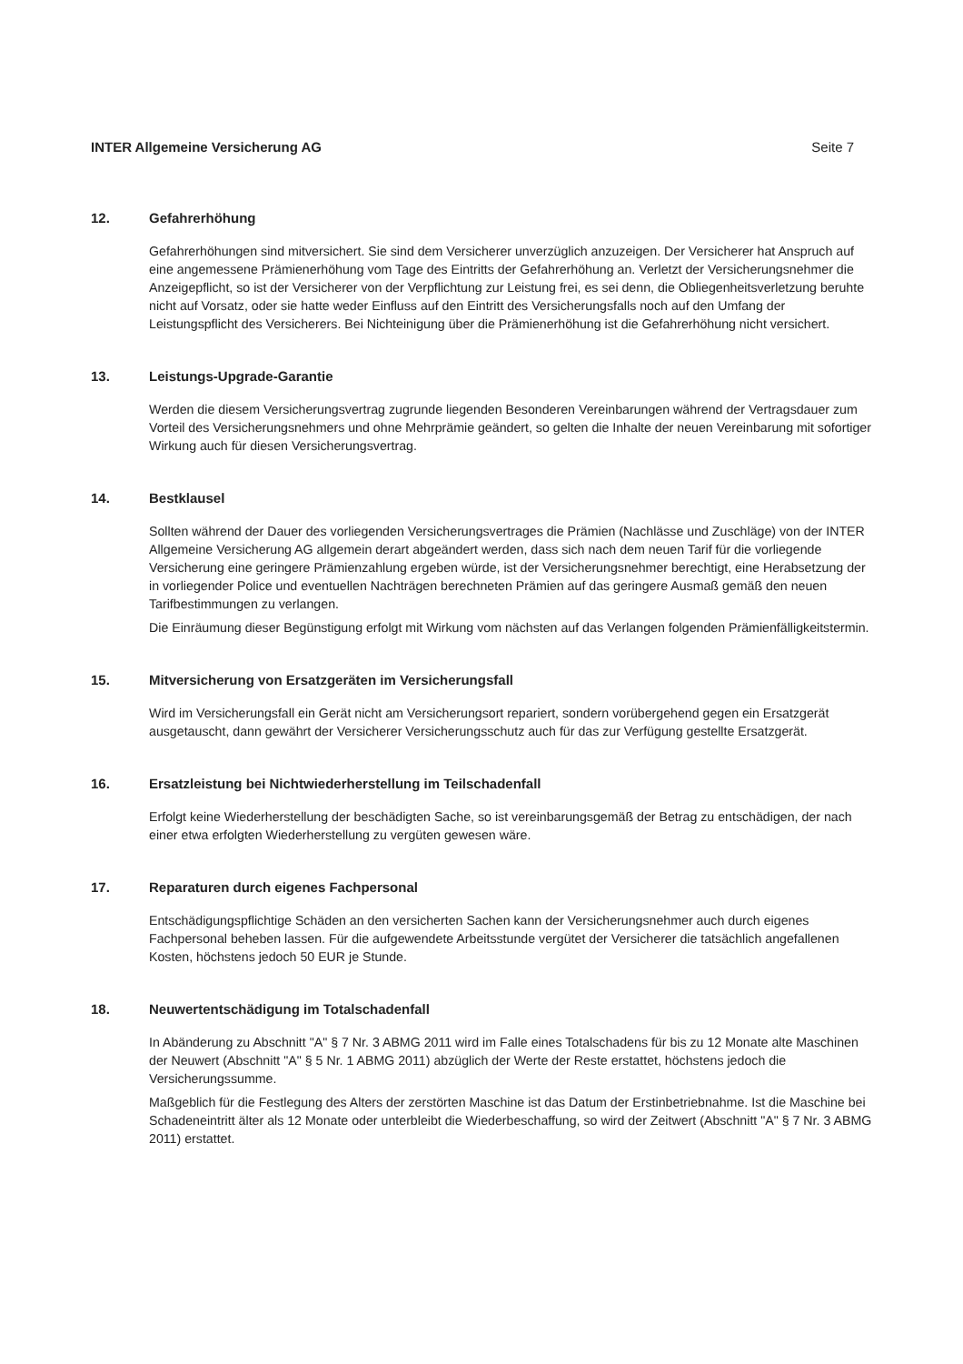INTER Allgemeine Versicherung AG Seite 7
12. Gefahrerhöhung
Gefahrerhöhungen sind mitversichert. Sie sind dem Versicherer unverzüglich anzuzeigen. Der Versicherer hat Anspruch auf eine angemessene Prämienerhöhung vom Tage des Eintritts der Gefahrerhöhung an. Verletzt der Versicherungsnehmer die Anzeigepflicht, so ist der Versicherer von der Verpflichtung zur Leistung frei, es sei denn, die Obliegenheitsverletzung beruhte nicht auf Vorsatz, oder sie hatte weder Einfluss auf den Eintritt des Versicherungsfalls noch auf den Umfang der Leistungspflicht des Versicherers. Bei Nichteinigung über die Prämienerhöhung ist die Gefahrerhöhung nicht versichert.
13. Leistungs-Upgrade-Garantie
Werden die diesem Versicherungsvertrag zugrunde liegenden Besonderen Vereinbarungen während der Vertragsdauer zum Vorteil des Versicherungsnehmers und ohne Mehrprämie geändert, so gelten die Inhalte der neuen Vereinbarung mit sofortiger Wirkung auch für diesen Versicherungsvertrag.
14. Bestklausel
Sollten während der Dauer des vorliegenden Versicherungsvertrages die Prämien (Nachlässe und Zuschläge) von der INTER Allgemeine Versicherung AG allgemein derart abgeändert werden, dass sich nach dem neuen Tarif für die vorliegende Versicherung eine geringere Prämienzahlung ergeben würde, ist der Versicherungsnehmer berechtigt, eine Herabsetzung der in vorliegender Police und eventuellen Nachträgen berechneten Prämien auf das geringere Ausmaß gemäß den neuen Tarifbestimmungen zu verlangen.
Die Einräumung dieser Begünstigung erfolgt mit Wirkung vom nächsten auf das Verlangen folgenden Prämienfälligkeitstermin.
15. Mitversicherung von Ersatzgeräten im Versicherungsfall
Wird im Versicherungsfall ein Gerät nicht am Versicherungsort repariert, sondern vorübergehend gegen ein Ersatzgerät ausgetauscht, dann gewährt der Versicherer Versicherungsschutz auch für das zur Verfügung gestellte Ersatzgerät.
16. Ersatzleistung bei Nichtwiederherstellung im Teilschadenfall
Erfolgt keine Wiederherstellung der beschädigten Sache, so ist vereinbarungsgemäß der Betrag zu entschädigen, der nach einer etwa erfolgten Wiederherstellung zu vergüten gewesen wäre.
17. Reparaturen durch eigenes Fachpersonal
Entschädigungspflichtige Schäden an den versicherten Sachen kann der Versicherungsnehmer auch durch eigenes Fachpersonal beheben lassen. Für die aufgewendete Arbeitsstunde vergütet der Versicherer die tatsächlich angefallenen Kosten, höchstens jedoch 50 EUR je Stunde.
18. Neuwertentschädigung im Totalschadenfall
In Abänderung zu Abschnitt "A" § 7 Nr. 3 ABMG 2011 wird im Falle eines Totalschadens für bis zu 12 Monate alte Maschinen der Neuwert (Abschnitt "A" § 5 Nr. 1 ABMG 2011) abzüglich der Werte der Reste erstattet, höchstens jedoch die Versicherungssumme.
Maßgeblich für die Festlegung des Alters der zerstörten Maschine ist das Datum der Erstinbetriebnahme. Ist die Maschine bei Schadeneintritt älter als 12 Monate oder unterbleibt die Wiederbeschaffung, so wird der Zeitwert (Abschnitt "A" § 7 Nr. 3 ABMG 2011) erstattet.